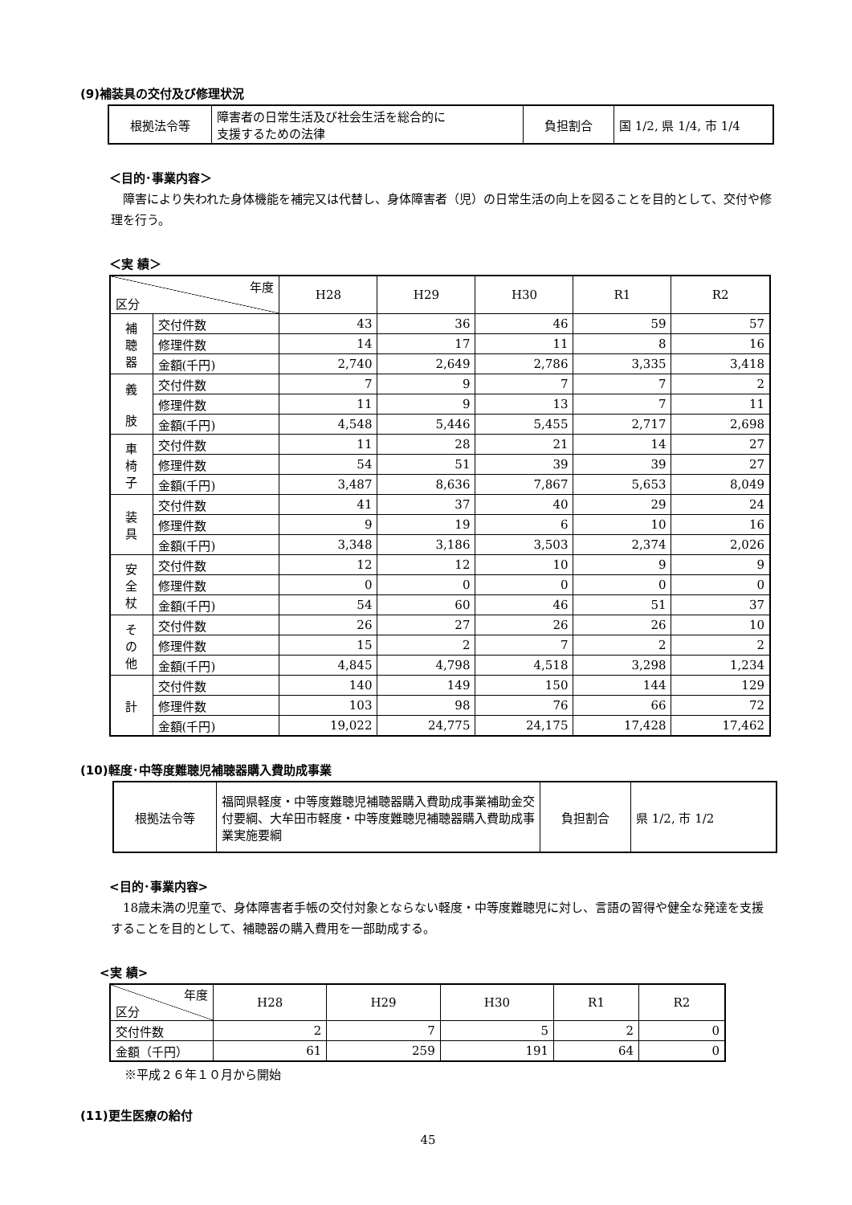(9)補装具の交付及び修理状況
| 根拠法令等 | 障害者の日常生活及び社会生活を総合的に 支援するための法律 | 負担割合 | 国 1/2, 県 1/4, 市 1/4 |
＜目的･事業内容＞
障害により失われた身体機能を補完又は代替し、身体障害者（児）の日常生活の向上を図ることを目的として、交付や修理を行う。
＜実 績＞
| 年度 区分 | | H28 | H29 | H30 | R1 | R2 |
| --- | --- | --- | --- | --- | --- | --- |
| 補 聴 器 | 交付件数 | 43 | 36 | 46 | 59 | 57 |
| | 修理件数 | 14 | 17 | 11 | 8 | 16 |
| | 金額(千円) | 2,740 | 2,649 | 2,786 | 3,335 | 3,418 |
| 義 肢 | 交付件数 | 7 | 9 | 7 | 7 | 2 |
| | 修理件数 | 11 | 9 | 13 | 7 | 11 |
| | 金額(千円) | 4,548 | 5,446 | 5,455 | 2,717 | 2,698 |
| 車 椅 子 | 交付件数 | 11 | 28 | 21 | 14 | 27 |
| | 修理件数 | 54 | 51 | 39 | 39 | 27 |
| | 金額(千円) | 3,487 | 8,636 | 7,867 | 5,653 | 8,049 |
| 装 具 | 交付件数 | 41 | 37 | 40 | 29 | 24 |
| | 修理件数 | 9 | 19 | 6 | 10 | 16 |
| | 金額(千円) | 3,348 | 3,186 | 3,503 | 2,374 | 2,026 |
| 安 全 杖 | 交付件数 | 12 | 12 | 10 | 9 | 9 |
| | 修理件数 | 0 | 0 | 0 | 0 | 0 |
| | 金額(千円) | 54 | 60 | 46 | 51 | 37 |
| そ の 他 | 交付件数 | 26 | 27 | 26 | 26 | 10 |
| | 修理件数 | 15 | 2 | 7 | 2 | 2 |
| | 金額(千円) | 4,845 | 4,798 | 4,518 | 3,298 | 1,234 |
| 計 | 交付件数 | 140 | 149 | 150 | 144 | 129 |
| | 修理件数 | 103 | 98 | 76 | 66 | 72 |
| | 金額(千円) | 19,022 | 24,775 | 24,175 | 17,428 | 17,462 |
(10)軽度･中等度難聴児補聴器購入費助成事業
| 根拠法令等 | 福岡県軽度・中等度難聴児補聴器購入費助成事業補助金交付要綱、大牟田市軽度・中等度難聴児補聴器購入費助成事業実施要綱 | 負担割合 | 県 1/2, 市 1/2 |
<目的･事業内容>
18歳未満の児童で、身体障害者手帳の交付対象とならない軽度・中等度難聴児に対し、言語の習得や健全な発達を支援することを目的として、補聴器の購入費用を一部助成する。
<実 績>
| 年度 区分 | H28 | H29 | H30 | R1 | R2 |
| --- | --- | --- | --- | --- | --- |
| 交付件数 | 2 | 7 | 5 | 2 | 0 |
| 金額（千円） | 61 | 259 | 191 | 64 | 0 |
※平成２６年１０月から開始
(11)更生医療の給付
45